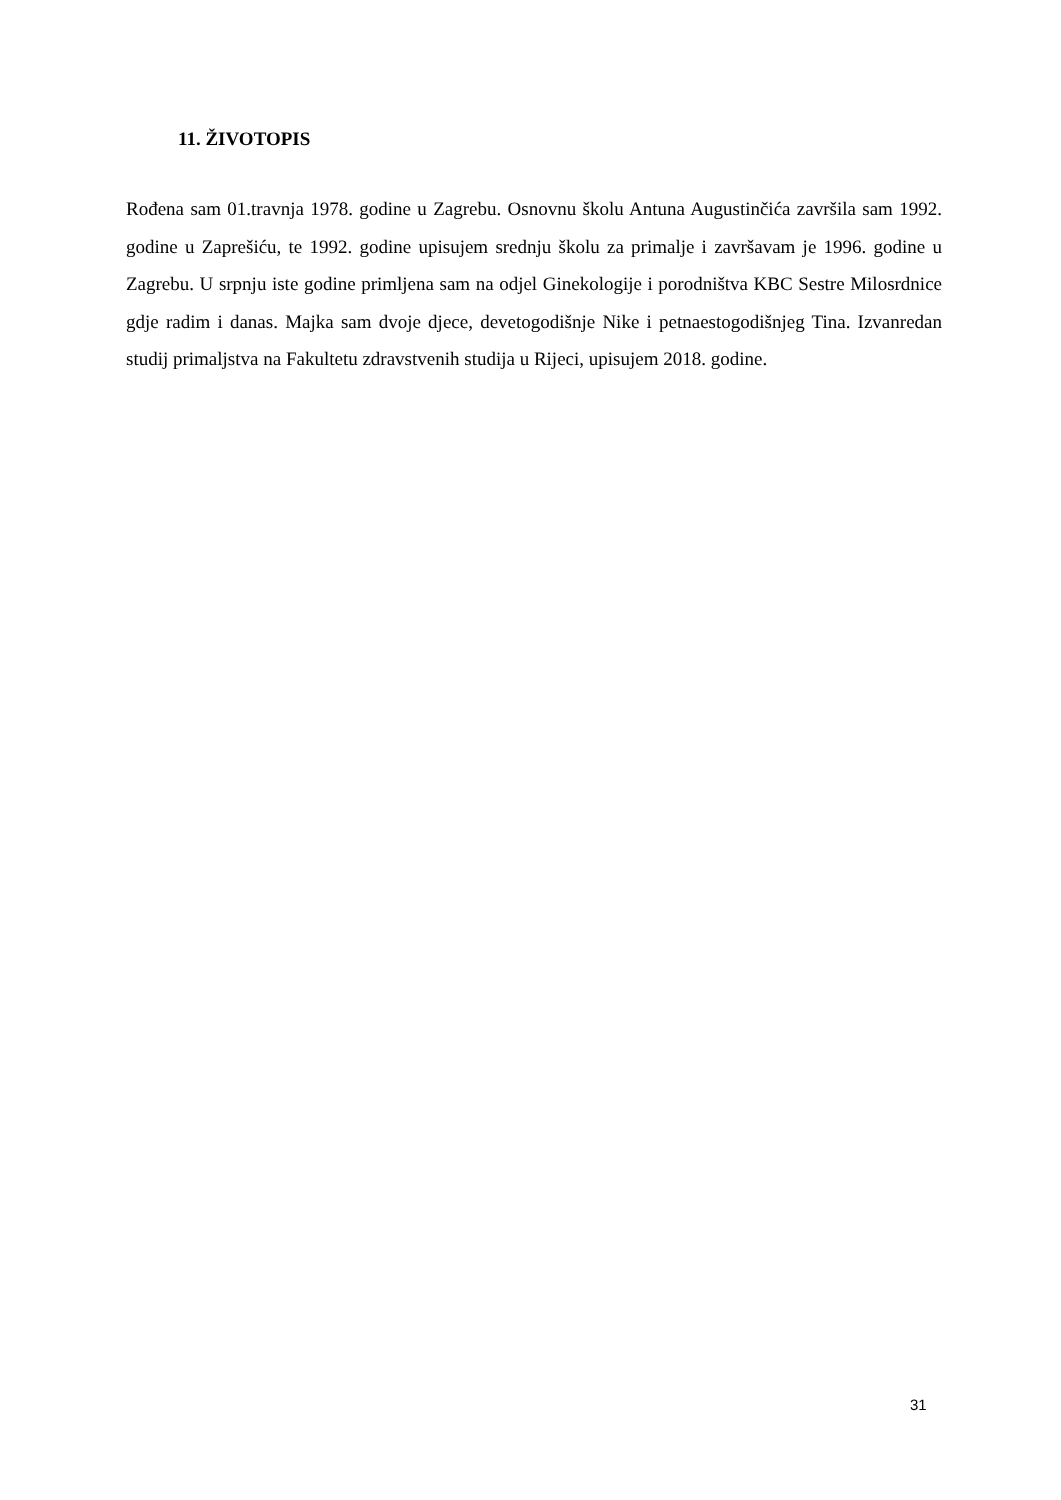11. ŽIVOTOPIS
Rođena sam 01.travnja 1978. godine u Zagrebu. Osnovnu školu Antuna Augustinčića završila sam 1992. godine u Zaprešiću, te 1992. godine upisujem srednju školu za primalje i završavam je 1996. godine u Zagrebu. U srpnju iste godine primljena sam na odjel Ginekologije i porodništva KBC Sestre Milosrdnice gdje radim i danas. Majka sam dvoje djece, devetogodišnje Nike i petnaestogodišnjeg Tina. Izvanredan studij primaljstva na Fakultetu zdravstvenih studija u Rijeci, upisujem 2018. godine.
31